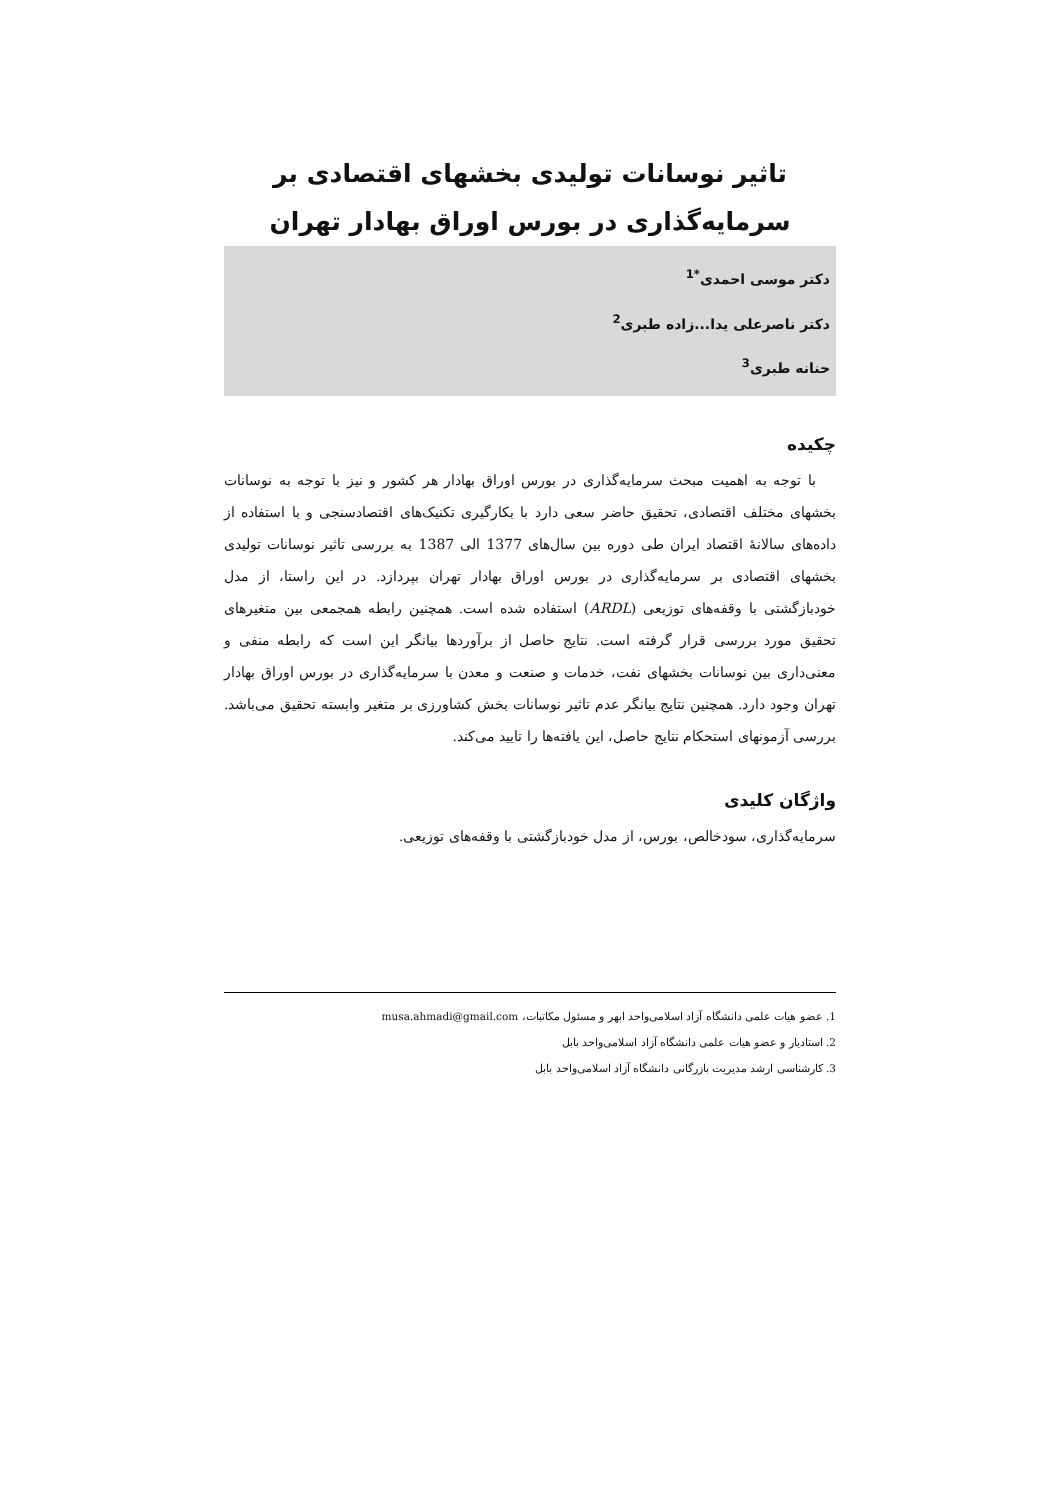تاثیر نوسانات تولیدی بخشهای اقتصادی بر سرمایه‌گذاری در بورس اوراق بهادار تهران
دکتر موسی احمدی<sup>*1</sup>
دکتر ناصرعلی یدا...زاده طبری<sup>2</sup>
حنانه طبری<sup>3</sup>
چکیده
با توجه به اهمیت مبحث سرمایه‌گذاری در بورس اوراق بهادار هر کشور و نیز با توجه به نوسانات بخشهای مختلف اقتصادی، تحقیق حاضر سعی دارد با بکارگیری تکنیک‌های اقتصادسنجی و با استفاده از داده‌های سالانۀ اقتصاد ایران طی دوره بین سال‌های 1377 الی 1387 به بررسی تاثیر نوسانات تولیدی بخشهای اقتصادی بر سرمایه‌گذاری در بورس اوراق بهادار تهران بپردازد. در این راستا، از مدل خودبازگشتی با وقفه‌های توزیعی (ARDL) استفاده شده است. همچنین رابطه همجمعی بین متغیرهای تحقیق مورد بررسی قرار گرفته است. نتایج حاصل از برآوردها بیانگر این است که رابطه منفی و معنی‌داری بین نوسانات بخشهای نفت، خدمات و صنعت و معدن با سرمایه‌گذاری در بورس اوراق بهادار تهران وجود دارد. همچنین نتایج بیانگر عدم تاثیر نوسانات بخش کشاورزی بر متغیر وابسته تحقیق می‌باشد. بررسی آزمونهای استحکام نتایج حاصل، این یافته‌ها را تایید می‌کند.
واژگان کلیدی
سرمایه‌گذاری، سودخالص، بورس، از مدل خودبازگشتی با وقفه‌های توزیعی.
1. عضو هیات علمی دانشگاه آزاد اسلامی‌واحد ابهر و مسئول مکاتبات، musa.ahmadi@gmail.com
2. استادیار و عضو هیات علمی دانشگاه آزاد اسلامی‌واحد بابل
3. کارشناسی ارشد مدیریت بازرگانی دانشگاه آزاد اسلامی‌واحد بابل